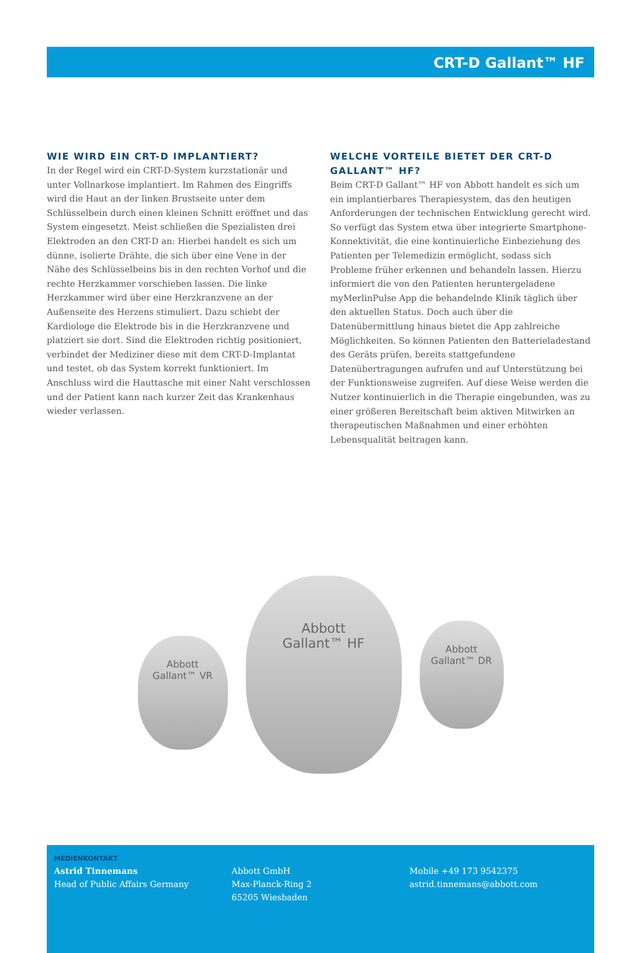CRT-D Gallant™ HF
WIE WIRD EIN CRT-D IMPLANTIERT?
In der Regel wird ein CRT-D-System kurzstationär und unter Vollnarkose implantiert. Im Rahmen des Eingriffs wird die Haut an der linken Brustseite unter dem Schlüsselbein durch einen kleinen Schnitt eröffnet und das System eingesetzt. Meist schließen die Spezialisten drei Elektroden an den CRT-D an: Hierbei handelt es sich um dünne, isolierte Drähte, die sich über eine Vene in der Nähe des Schlüsselbeins bis in den rechten Vorhof und die rechte Herzkammer vorschieben lassen. Die linke Herzkammer wird über eine Herzkranzvene an der Außenseite des Herzens stimuliert. Dazu schiebt der Kardiologe die Elektrode bis in die Herzkranzvene und platziert sie dort. Sind die Elektroden richtig positioniert, verbindet der Mediziner diese mit dem CRT-D-Implantat und testet, ob das System korrekt funktioniert. Im Anschluss wird die Hauttasche mit einer Naht verschlossen und der Patient kann nach kurzer Zeit das Krankenhaus wieder verlassen.
WELCHE VORTEILE BIETET DER CRT-D GALLANT™ HF?
Beim CRT-D Gallant™ HF von Abbott handelt es sich um ein implantierbares Therapiesystem, das den heutigen Anforderungen der technischen Entwicklung gerecht wird. So verfügt das System etwa über integrierte Smartphone-Konnektivität, die eine kontinuierliche Einbeziehung des Patienten per Telemedizin ermöglicht, sodass sich Probleme früher erkennen und behandeln lassen. Hierzu informiert die von den Patienten heruntergeladene myMerlinPulse App die behandelnde Klinik täglich über den aktuellen Status. Doch auch über die Datenübermittlung hinaus bietet die App zahlreiche Möglichkeiten. So können Patienten den Batterieladestand des Geräts prüfen, bereits stattgefundene Datenübertragungen aufrufen und auf Unterstützung bei der Funktionsweise zugreifen. Auf diese Weise werden die Nutzer kontinuierlich in die Therapie eingebunden, was zu einer größeren Bereitschaft beim aktiven Mitwirken an therapeutischen Maßnahmen und einer erhöhten Lebensqualität beitragen kann.
Abbott
Gallant™ VR
Abbott
Gallant™ HF
Abbott
Gallant™ DR
MEDIENKONTAKT
Astrid Tinnemans
Head of Public Affairs Germany
Abbott GmbH
Max-Planck-Ring 2
65205 Wiesbaden
Mobile +49 173 9542375
astrid.tinnemans@abbott.com